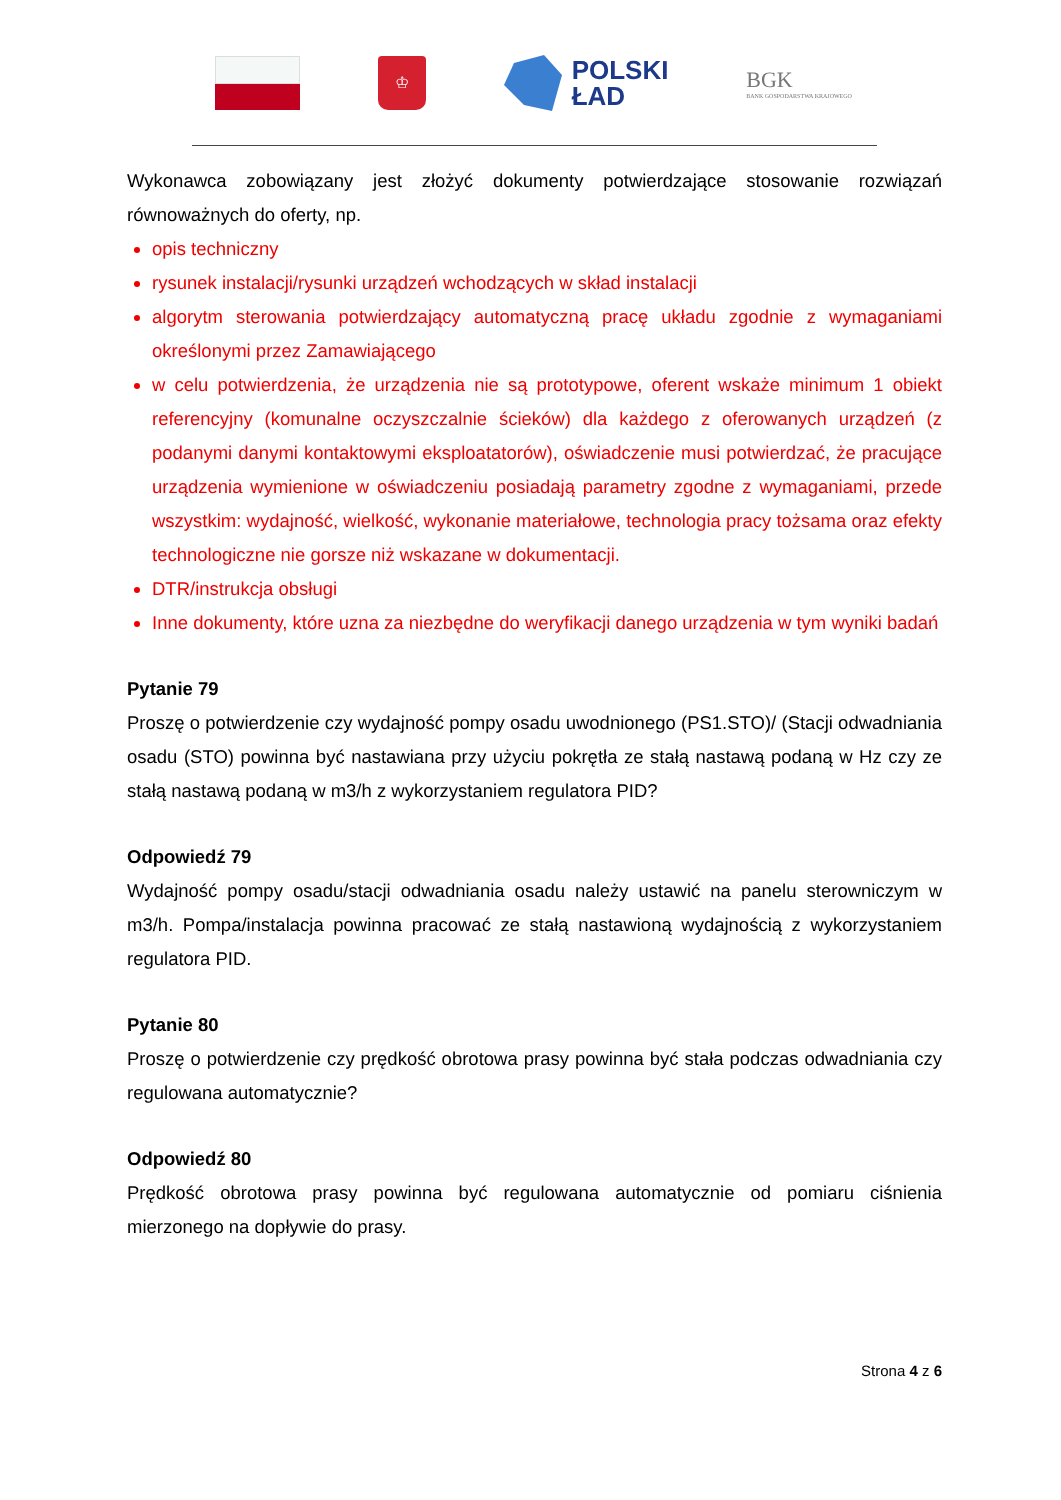♔
POLSKI
ŁAD
BGK
BANK GOSPODARSTWA KRAJOWEGO
Wykonawca zobowiązany jest złożyć dokumenty potwierdzające stosowanie rozwiązań równoważnych do oferty, np.
opis techniczny
rysunek instalacji/rysunki urządzeń wchodzących w skład instalacji
algorytm sterowania potwierdzający automatyczną pracę układu zgodnie z wymaganiami określonymi przez Zamawiającego
w celu potwierdzenia, że urządzenia nie są prototypowe, oferent wskaże minimum 1 obiekt referencyjny (komunalne oczyszczalnie ścieków) dla każdego z oferowanych urządzeń (z podanymi danymi kontaktowymi eksploatatorów), oświadczenie musi potwierdzać, że pracujące urządzenia wymienione w oświadczeniu posiadają parametry zgodne z wymaganiami, przede wszystkim: wydajność, wielkość, wykonanie materiałowe, technologia pracy tożsama oraz efekty technologiczne nie gorsze niż wskazane w dokumentacji.
DTR/instrukcja obsługi
Inne dokumenty, które uzna za niezbędne do weryfikacji danego urządzenia w tym wyniki badań
Pytanie 79
Proszę o potwierdzenie czy wydajność pompy osadu uwodnionego (PS1.STO)/ (Stacji odwadniania osadu (STO) powinna być nastawiana przy użyciu pokrętła ze stałą nastawą podaną w Hz czy ze stałą nastawą podaną w m3/h z wykorzystaniem regulatora PID?
Odpowiedź 79
Wydajność pompy osadu/stacji odwadniania osadu należy ustawić na panelu sterowniczym w m3/h. Pompa/instalacja powinna pracować ze stałą nastawioną wydajnością z wykorzystaniem regulatora PID.
Pytanie 80
Proszę o potwierdzenie czy prędkość obrotowa prasy powinna być stała podczas odwadniania czy regulowana automatycznie?
Odpowiedź 80
Prędkość obrotowa prasy powinna być regulowana automatycznie od pomiaru ciśnienia mierzonego na dopływie do prasy.
Strona 4 z 6